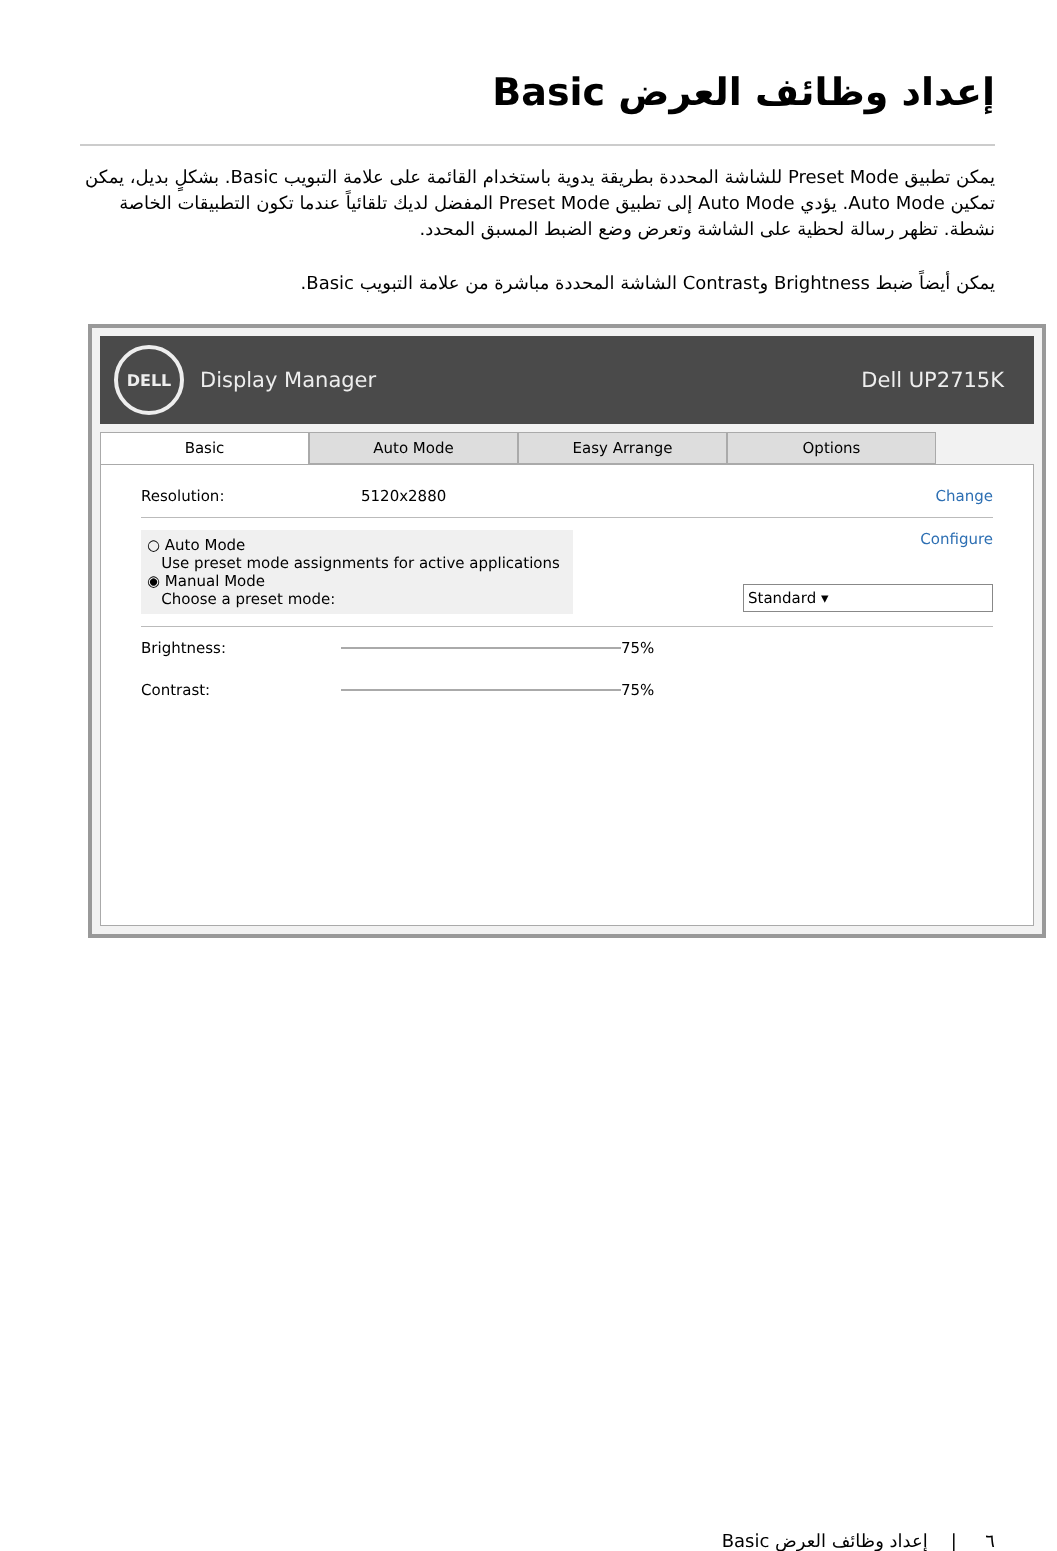إعداد وظائف العرض Basic
يمكن تطبيق Preset Mode للشاشة المحددة بطريقة يدوية باستخدام القائمة على علامة التبويب Basic. بشكلٍ بديل، يمكن تمكين Auto Mode. يؤدي Auto Mode إلى تطبيق Preset Mode المفضل لديك تلقائياً عندما تكون التطبيقات الخاصة نشطة. تظهر رسالة لحظية على الشاشة وتعرض وضع الضبط المسبق المحدد.
يمكن أيضاً ضبط Brightness وContrast الشاشة المحددة مباشرة من علامة التبويب Basic.
DELL
Display Manager Dell UP2715K
Basic Auto Mode Easy Arrange Options
Resolution: 5120x2880 Change
○ Auto Mode
Use preset mode assignments for active applications
◉ Manual Mode
Choose a preset mode:
Configure
Standard ▾
Brightness: 75%
Contrast: 75%
٦ | إعداد وظائف العرض Basic